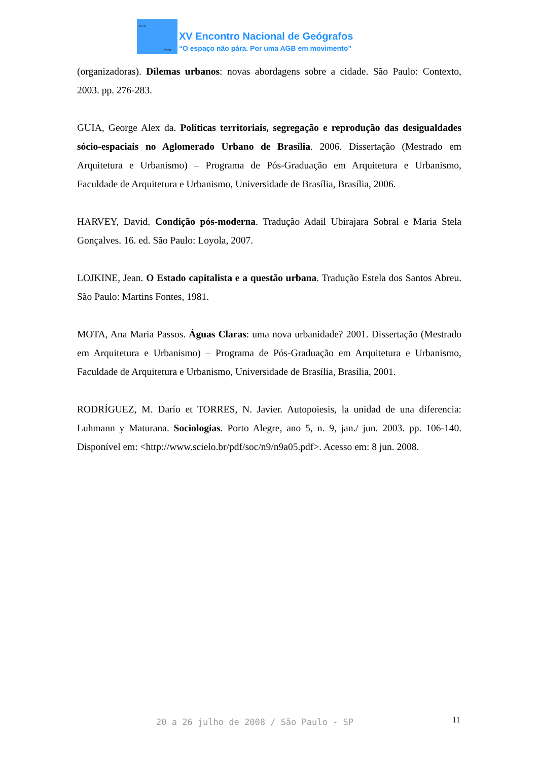1978
2008
XV Encontro Nacional de Geógrafos
“O espaço não pára. Por uma AGB em movimento”
(organizadoras). Dilemas urbanos: novas abordagens sobre a cidade. São Paulo: Contexto, 2003. pp. 276-283.
GUIA, George Alex da. Políticas territoriais, segregação e reprodução das desigualdades sócio-espaciais no Aglomerado Urbano de Brasília. 2006. Dissertação (Mestrado em Arquitetura e Urbanismo) – Programa de Pós-Graduação em Arquitetura e Urbanismo, Faculdade de Arquitetura e Urbanismo, Universidade de Brasília, Brasília, 2006.
HARVEY, David. Condição pós-moderna. Tradução Adail Ubirajara Sobral e Maria Stela Gonçalves. 16. ed. São Paulo: Loyola, 2007.
LOJKINE, Jean. O Estado capitalista e a questão urbana. Tradução Estela dos Santos Abreu. São Paulo: Martins Fontes, 1981.
MOTA, Ana Maria Passos. Águas Claras: uma nova urbanidade? 2001. Dissertação (Mestrado em Arquitetura e Urbanismo) – Programa de Pós-Graduação em Arquitetura e Urbanismo, Faculdade de Arquitetura e Urbanismo, Universidade de Brasília, Brasília, 2001.
RODRÍGUEZ, M. Darío et TORRES, N. Javier. Autopoiesis, la unidad de una diferencia: Luhmann y Maturana. Sociologias. Porto Alegre, ano 5, n. 9, jan./ jun. 2003. pp. 106-140. Disponível em: <http://www.scielo.br/pdf/soc/n9/n9a05.pdf>. Acesso em: 8 jun. 2008.
20 a 26 julho de 2008 / São Paulo - SP
11